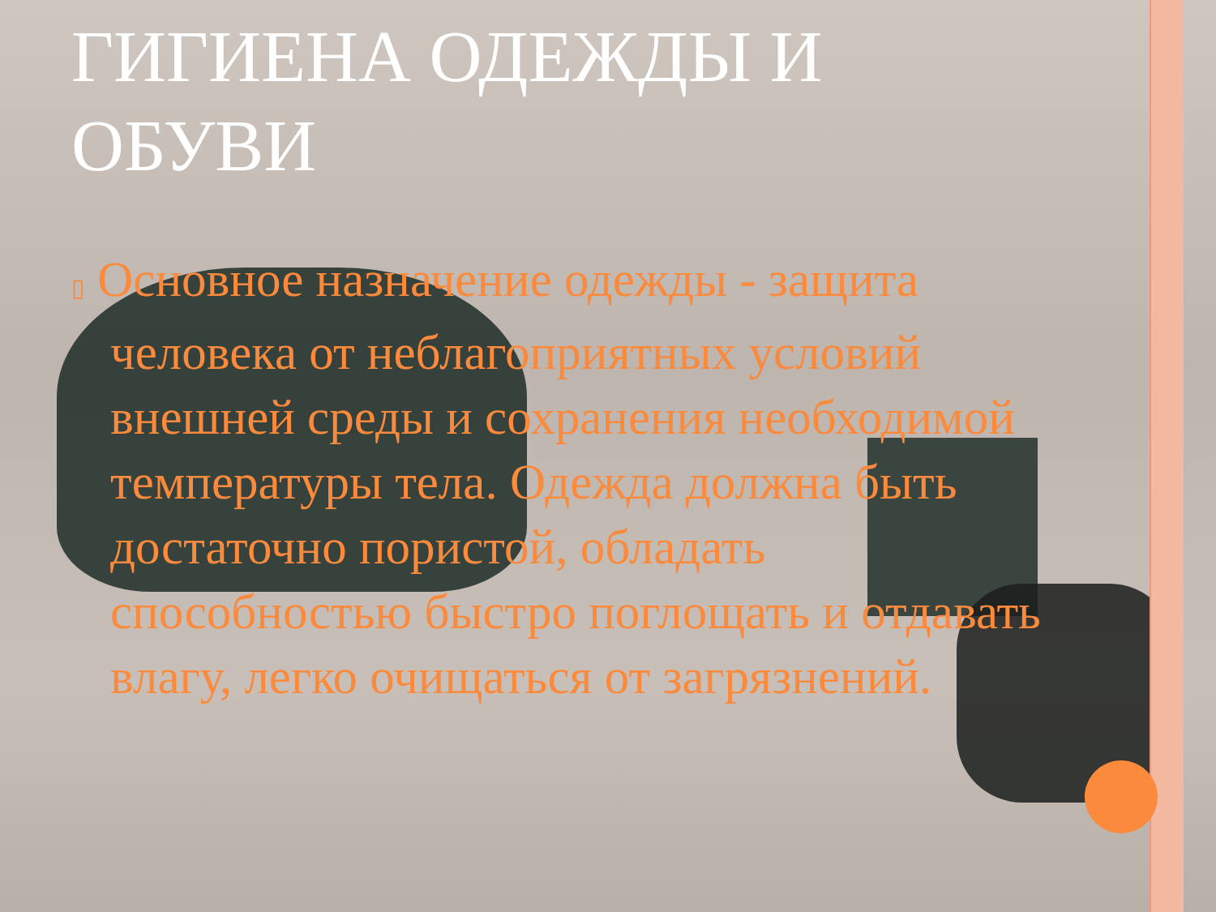ГИГИЕНА ОДЕЖДЫ И ОБУВИ
▯ Основное назначение одежды - защита человека от неблагоприятных условий внешней среды и сохранения необходимой температуры тела. Одежда должна быть достаточно пористой, обладать способностью быстро поглощать и отдавать влагу, легко очищаться от загрязнений.